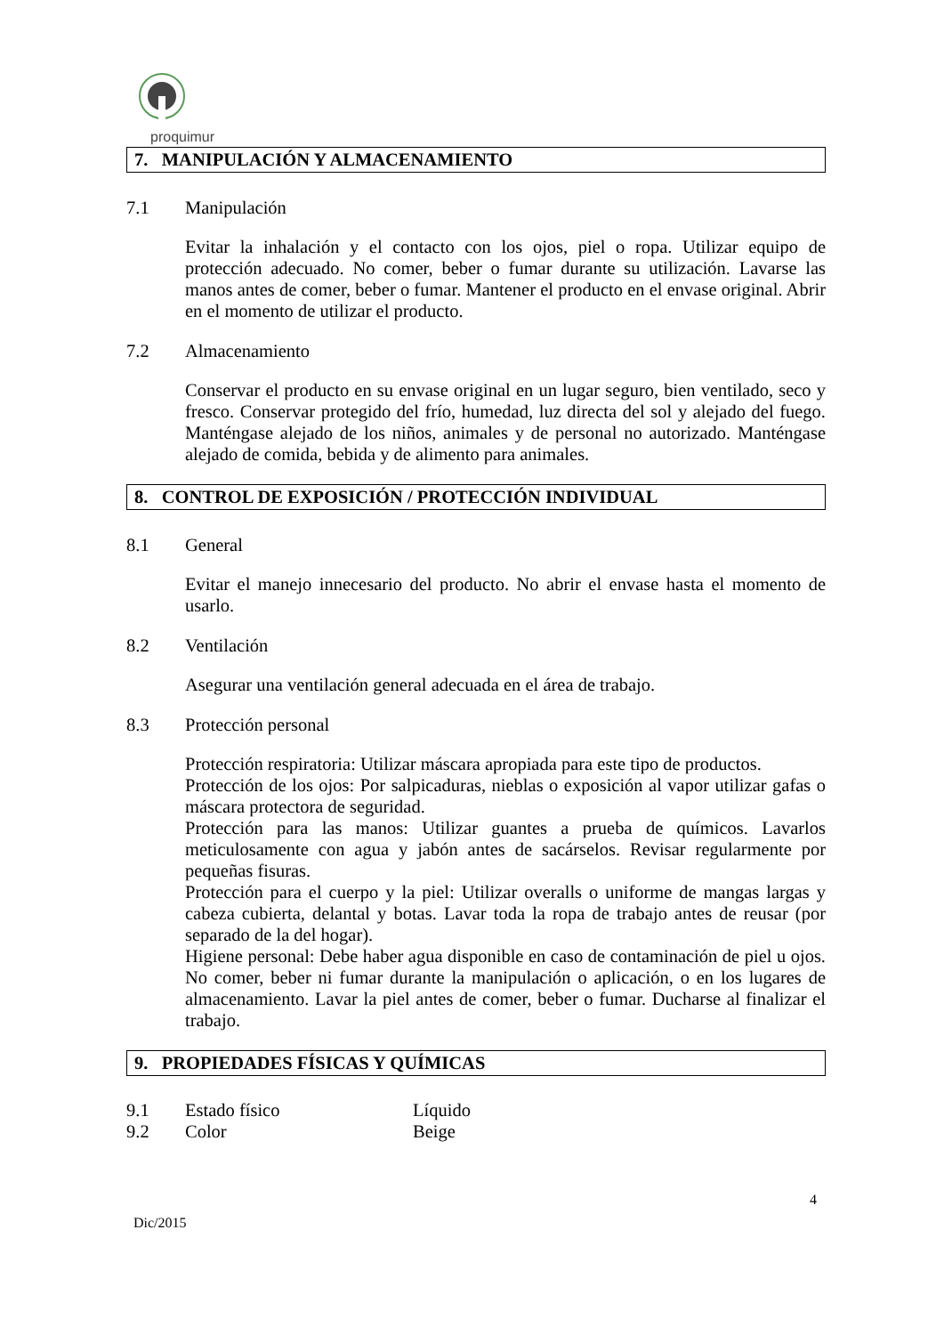proquimur
7. MANIPULACIÓN Y ALMACENAMIENTO
7.1 Manipulación
Evitar la inhalación y el contacto con los ojos, piel o ropa. Utilizar equipo de protección adecuado. No comer, beber o fumar durante su utilización. Lavarse las manos antes de comer, beber o fumar. Mantener el producto en el envase original. Abrir en el momento de utilizar el producto.
7.2 Almacenamiento
Conservar el producto en su envase original en un lugar seguro, bien ventilado, seco y fresco. Conservar protegido del frío, humedad, luz directa del sol y alejado del fuego. Manténgase alejado de los niños, animales y de personal no autorizado. Manténgase alejado de comida, bebida y de alimento para animales.
8. CONTROL DE EXPOSICIÓN / PROTECCIÓN INDIVIDUAL
8.1 General
Evitar el manejo innecesario del producto. No abrir el envase hasta el momento de usarlo.
8.2 Ventilación
Asegurar una ventilación general adecuada en el área de trabajo.
8.3 Protección personal
Protección respiratoria: Utilizar máscara apropiada para este tipo de productos.
Protección de los ojos: Por salpicaduras, nieblas o exposición al vapor utilizar gafas o máscara protectora de seguridad.
Protección para las manos: Utilizar guantes a prueba de químicos. Lavarlos meticulosamente con agua y jabón antes de sacárselos. Revisar regularmente por pequeñas fisuras.
Protección para el cuerpo y la piel: Utilizar overalls o uniforme de mangas largas y cabeza cubierta, delantal y botas. Lavar toda la ropa de trabajo antes de reusar (por separado de la del hogar).
Higiene personal: Debe haber agua disponible en caso de contaminación de piel u ojos. No comer, beber ni fumar durante la manipulación o aplicación, o en los lugares de almacenamiento. Lavar la piel antes de comer, beber o fumar. Ducharse al finalizar el trabajo.
9. PROPIEDADES FÍSICAS Y QUÍMICAS
9.1 Estado físico Líquido
9.2 Color Beige
4
Dic/2015